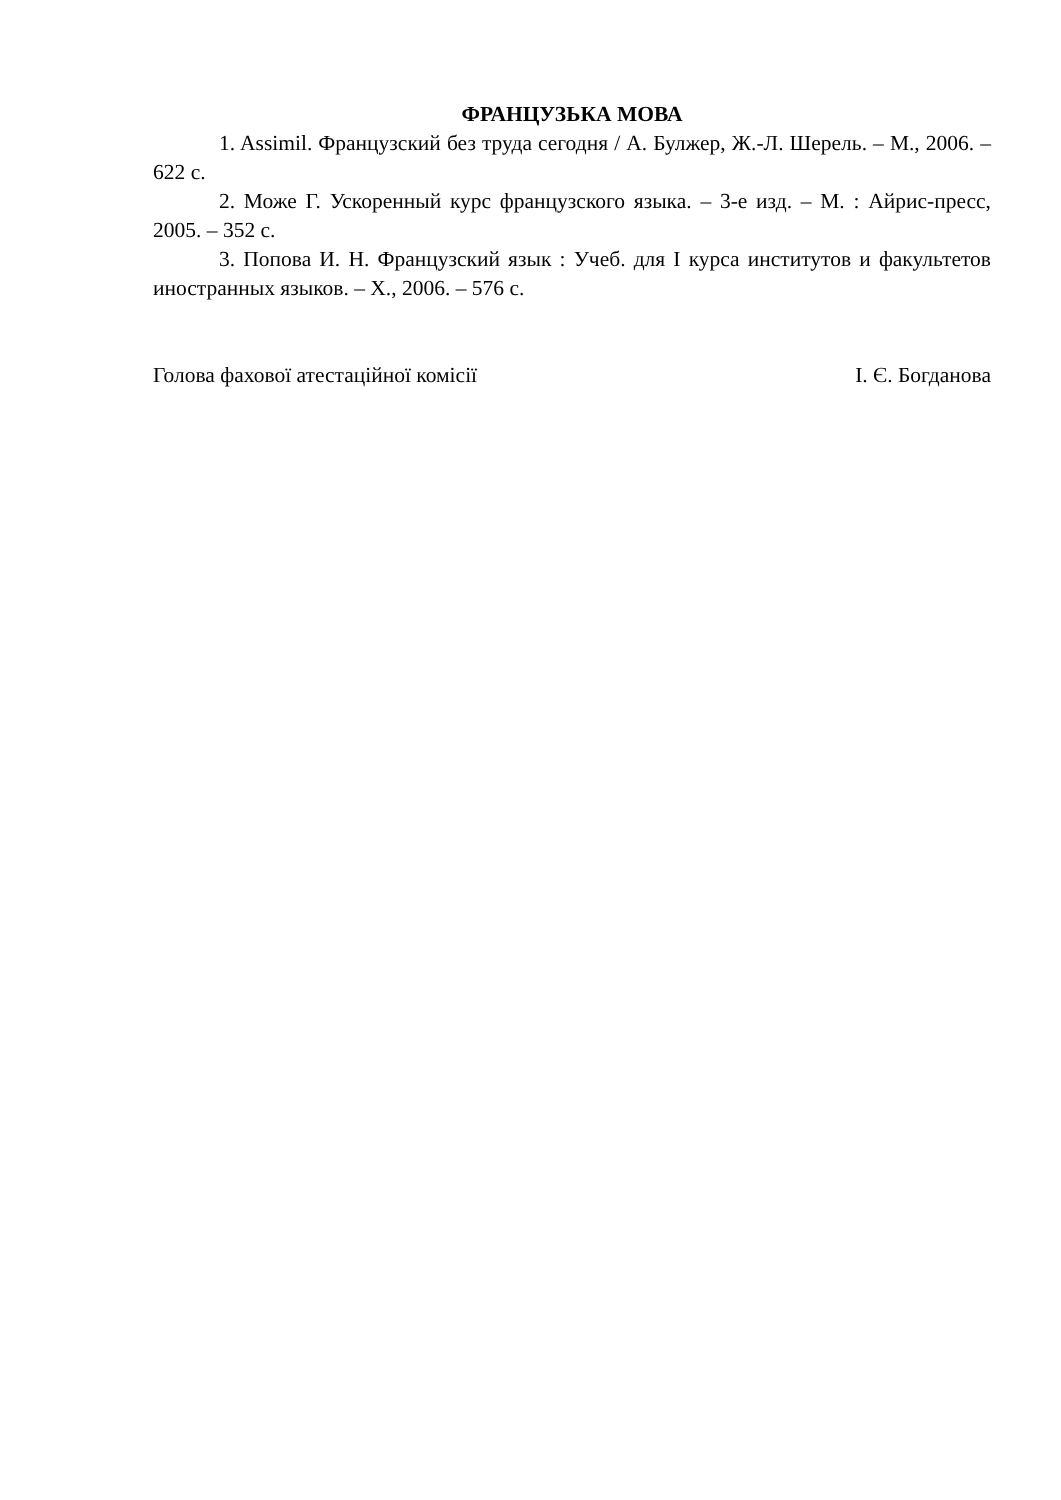ФРАНЦУЗЬКА МОВА
1. Assimil. Французский без труда сегодня / А. Булжер, Ж.-Л. Шерель. – М., 2006. – 622 с.
2. Може Г. Ускоренный курс французского языка. – 3-е изд. – М. : Айрис-пресс, 2005. – 352 с.
3. Попова И. Н. Французский язык : Учеб. для I курса институтов и факультетов иностранных языков. – Х., 2006. – 576 с.
Голова фахової атестаційної комісії І. Є. Богданова